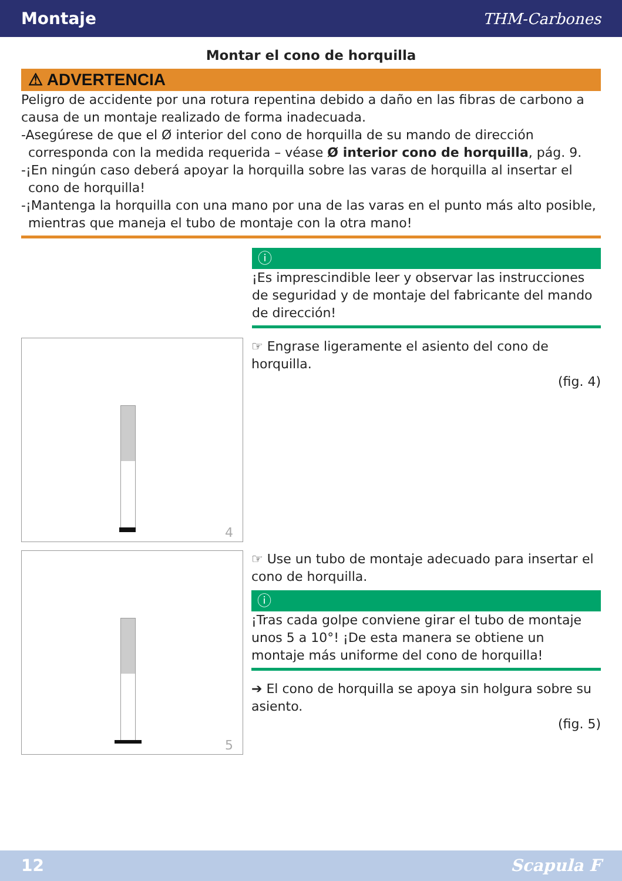Montaje THM-Carbones
Montar el cono de horquilla
⚠ ADVERTENCIA
Peligro de accidente por una rotura repentina debido a daño en las fibras de carbono a causa de un montaje realizado de forma inadecuada.
-Asegúrese de que el Ø interior del cono de horquilla de su mando de dirección corresponda con la medida requerida – véase Ø interior cono de horquilla, pág. 9.
-¡En ningún caso deberá apoyar la horquilla sobre las varas de horquilla al insertar el cono de horquilla!
-¡Mantenga la horquilla con una mano por una de las varas en el punto más alto posible, mientras que maneja el tubo de montaje con la otra mano!
ⓘ
¡Es imprescindible leer y observar las instrucciones de seguridad y de montaje del fabricante del mando de dirección!
4
☞ Engrase ligeramente el asiento del cono de horquilla.
(fig. 4)
5
☞ Use un tubo de montaje adecuado para insertar el cono de horquilla.
ⓘ
¡Tras cada golpe conviene girar el tubo de montaje unos 5 a 10°! ¡De esta manera se obtiene un montaje más uniforme del cono de horquilla!
➔ El cono de horquilla se apoya sin holgura sobre su asiento.
(fig. 5)
12 Scapula F